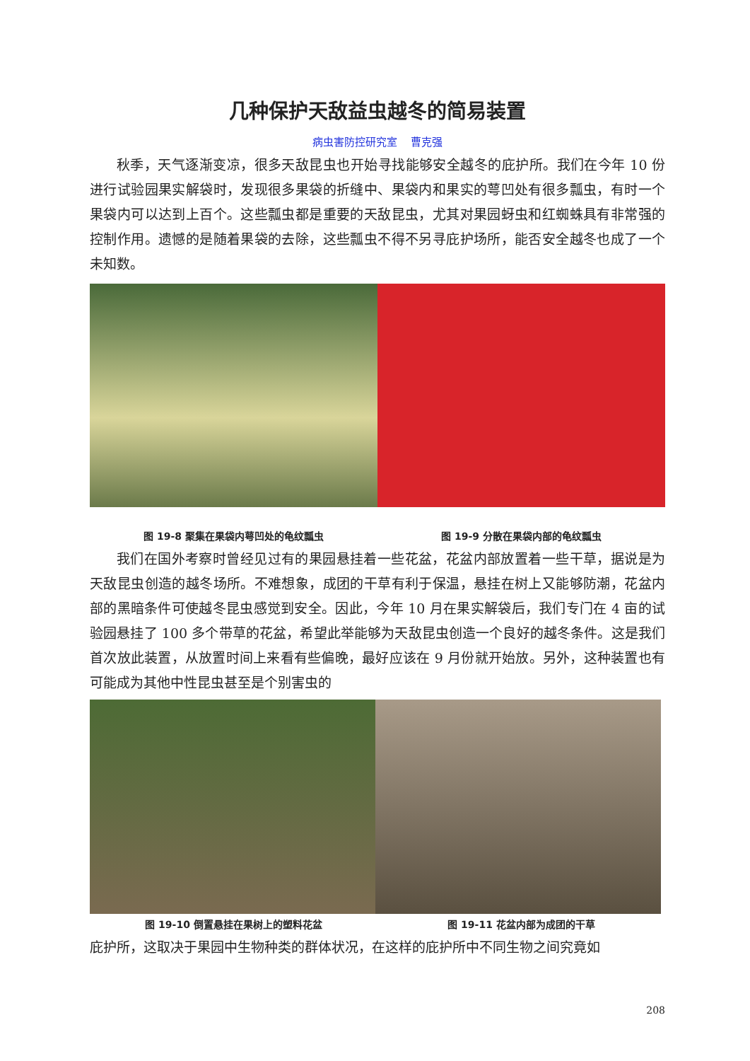几种保护天敌益虫越冬的简易装置
病虫害防控研究室　 曹克强
秋季，天气逐渐变凉，很多天敌昆虫也开始寻找能够安全越冬的庇护所。我们在今年 10 份进行试验园果实解袋时，发现很多果袋的折缝中、果袋内和果实的萼凹处有很多瓢虫，有时一个果袋内可以达到上百个。这些瓢虫都是重要的天敌昆虫，尤其对果园蚜虫和红蜘蛛具有非常强的控制作用。遗憾的是随着果袋的去除，这些瓢虫不得不另寻庇护场所，能否安全越冬也成了一个未知数。
图 19-8 聚集在果袋内萼凹处的龟纹瓢虫
图 19-9 分散在果袋内部的龟纹瓢虫
我们在国外考察时曾经见过有的果园悬挂着一些花盆，花盆内部放置着一些干草，据说是为天敌昆虫创造的越冬场所。不难想象，成团的干草有利于保温，悬挂在树上又能够防潮，花盆内部的黑暗条件可使越冬昆虫感觉到安全。因此，今年 10 月在果实解袋后，我们专门在 4 亩的试验园悬挂了 100 多个带草的花盆，希望此举能够为天敌昆虫创造一个良好的越冬条件。这是我们首次放此装置，从放置时间上来看有些偏晚，最好应该在 9 月份就开始放。另外，这种装置也有可能成为其他中性昆虫甚至是个别害虫的
图 19-10 倒置悬挂在果树上的塑料花盆
图 19-11 花盆内部为成团的干草
庇护所，这取决于果园中生物种类的群体状况，在这样的庇护所中不同生物之间究竟如
208